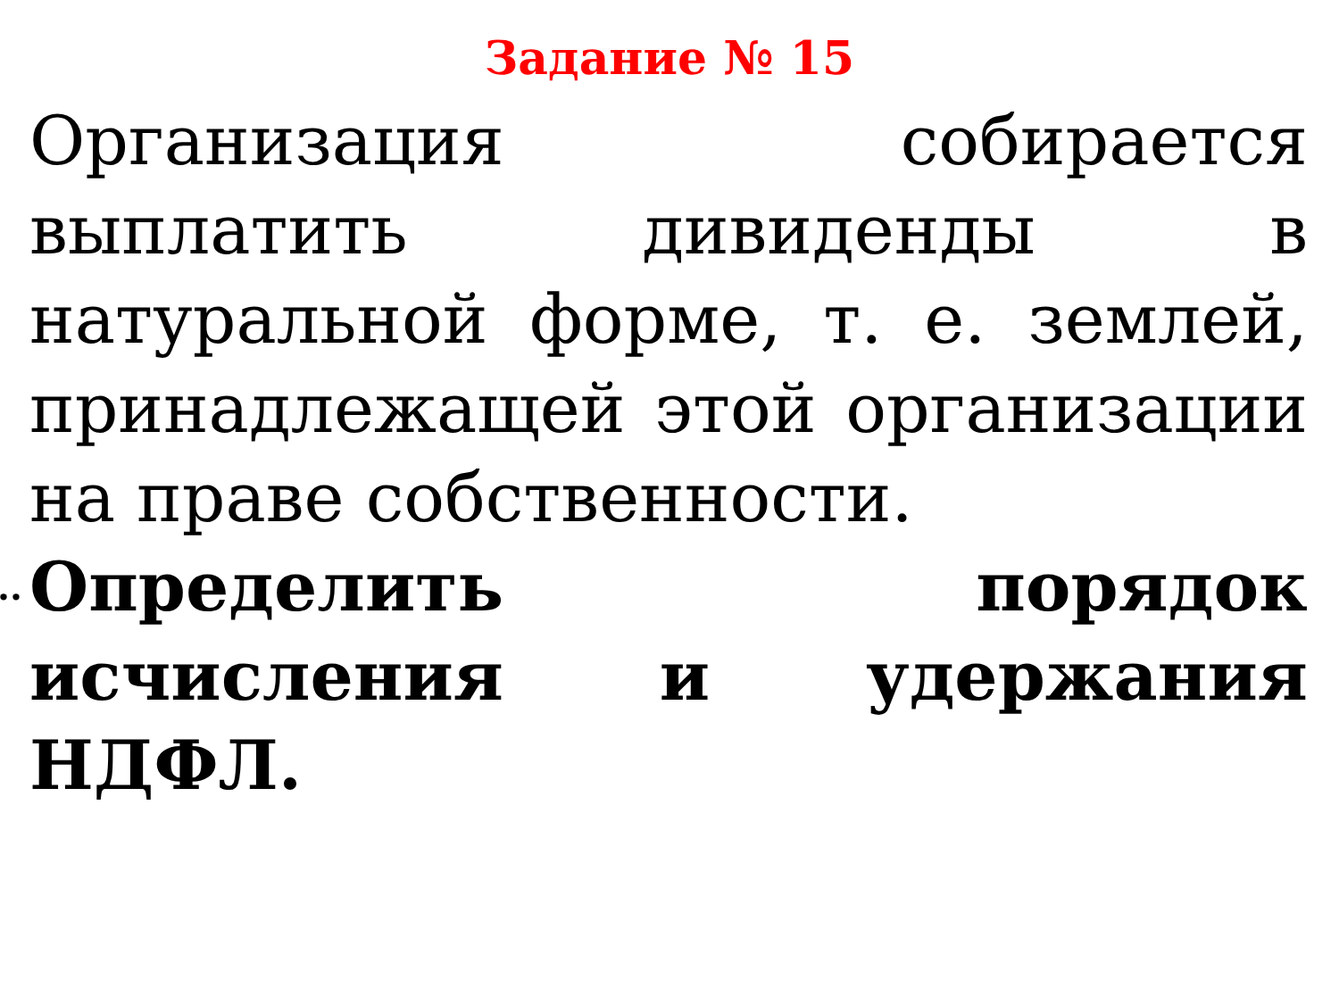Задание № 15
Организация собирается выплатить дивиденды в натуральной форме, т. е. землей, принадлежащей этой организации на праве собственности.
.. Определить порядок исчисления и удержания НДФЛ.